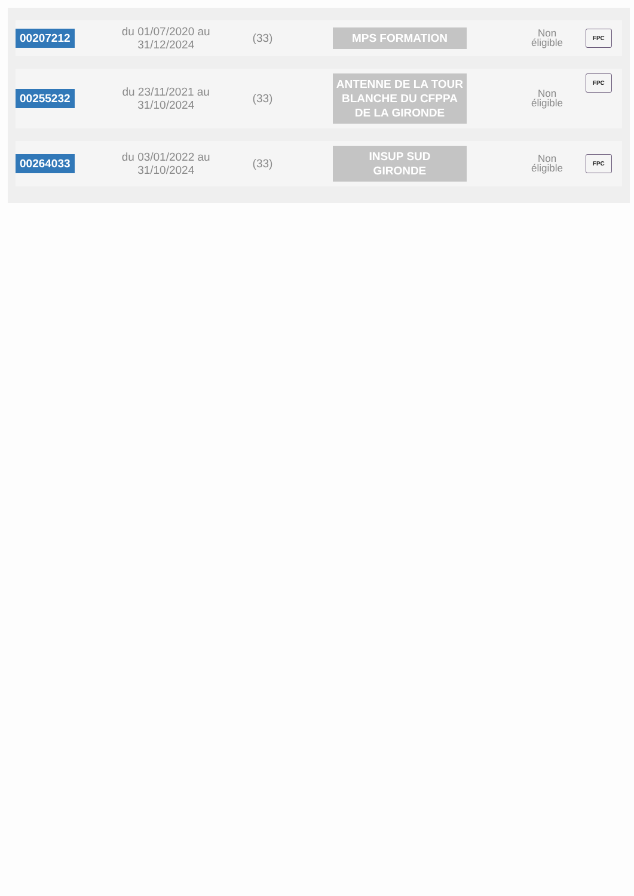| 00207212 | du 01/07/2020 au 31/12/2024 | (33) | MPS FORMATION | Non éligible | FPC |
| 00255232 | du 23/11/2021 au 31/10/2024 | (33) | ANTENNE DE LA TOUR BLANCHE DU CFPPA DE LA GIRONDE | Non éligible | FPC |
| 00264033 | du 03/01/2022 au 31/10/2024 | (33) | INSUP SUD GIRONDE | Non éligible | FPC |